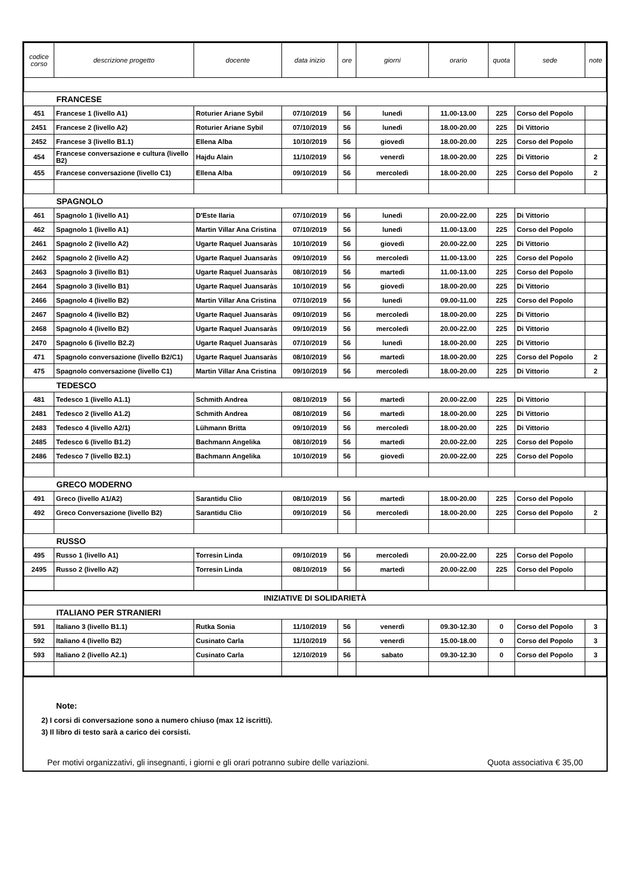| codice corso | descrizione progetto | docente | data inizio | ore | giorni | orario | quota | sede | note |
| --- | --- | --- | --- | --- | --- | --- | --- | --- | --- |
| FRANCESE | | | | | | | | | |
| 451 | Francese 1 (livello A1) | Roturier Ariane Sybil | 07/10/2019 | 56 | lunedì | 11.00-13.00 | 225 | Corso del Popolo | |
| 2451 | Francese 2 (livello A2) | Roturier Ariane Sybil | 07/10/2019 | 56 | lunedì | 18.00-20.00 | 225 | Di Vittorio | |
| 2452 | Francese 3 (livello B1.1) | Ellena Alba | 10/10/2019 | 56 | giovedì | 18.00-20.00 | 225 | Corso del Popolo | |
| 454 | Francese conversazione e cultura (livello B2) | Hajdu Alain | 11/10/2019 | 56 | venerdì | 18.00-20.00 | 225 | Di Vittorio | 2 |
| 455 | Francese conversazione (livello C1) | Ellena Alba | 09/10/2019 | 56 | mercoledì | 18.00-20.00 | 225 | Corso del Popolo | 2 |
| SPAGNOLO | | | | | | | | | |
| 461 | Spagnolo 1 (livello A1) | D'Este Ilaria | 07/10/2019 | 56 | lunedì | 20.00-22.00 | 225 | Di Vittorio | |
| 462 | Spagnolo 1 (livello A1) | Martin Villar Ana Cristina | 07/10/2019 | 56 | lunedì | 11.00-13.00 | 225 | Corso del Popolo | |
| 2461 | Spagnolo 2 (livello A2) | Ugarte Raquel Juansaràs | 10/10/2019 | 56 | giovedì | 20.00-22.00 | 225 | Di Vittorio | |
| 2462 | Spagnolo 2 (livello A2) | Ugarte Raquel Juansaràs | 09/10/2019 | 56 | mercoledì | 11.00-13.00 | 225 | Corso del Popolo | |
| 2463 | Spagnolo 3 (livello B1) | Ugarte Raquel Juansaràs | 08/10/2019 | 56 | martedì | 11.00-13.00 | 225 | Corso del Popolo | |
| 2464 | Spagnolo 3 (livello B1) | Ugarte Raquel Juansaràs | 10/10/2019 | 56 | giovedì | 18.00-20.00 | 225 | Di Vittorio | |
| 2466 | Spagnolo 4 (livello B2) | Martin Villar Ana Cristina | 07/10/2019 | 56 | lunedì | 09.00-11.00 | 225 | Corso del Popolo | |
| 2467 | Spagnolo 4 (livello B2) | Ugarte Raquel Juansaràs | 09/10/2019 | 56 | mercoledì | 18.00-20.00 | 225 | Di Vittorio | |
| 2468 | Spagnolo 4 (livello B2) | Ugarte Raquel Juansaràs | 09/10/2019 | 56 | mercoledì | 20.00-22.00 | 225 | Di Vittorio | |
| 2470 | Spagnolo 6 (livello B2.2) | Ugarte Raquel Juansaràs | 07/10/2019 | 56 | lunedì | 18.00-20.00 | 225 | Di Vittorio | |
| 471 | Spagnolo conversazione (livello B2/C1) | Ugarte Raquel Juansaràs | 08/10/2019 | 56 | martedì | 18.00-20.00 | 225 | Corso del Popolo | 2 |
| 475 | Spagnolo conversazione (livello C1) | Martin Villar Ana Cristina | 09/10/2019 | 56 | mercoledì | 18.00-20.00 | 225 | Di Vittorio | 2 |
| TEDESCO | | | | | | | | | |
| 481 | Tedesco 1 (livello A1.1) | Schmith Andrea | 08/10/2019 | 56 | martedì | 20.00-22.00 | 225 | Di Vittorio | |
| 2481 | Tedesco 2 (livello A1.2) | Schmith Andrea | 08/10/2019 | 56 | martedì | 18.00-20.00 | 225 | Di Vittorio | |
| 2483 | Tedesco 4 (livello A2/1) | Lühmann Britta | 09/10/2019 | 56 | mercoledì | 18.00-20.00 | 225 | Di Vittorio | |
| 2485 | Tedesco 6 (livello B1.2) | Bachmann Angelika | 08/10/2019 | 56 | martedì | 20.00-22.00 | 225 | Corso del Popolo | |
| 2486 | Tedesco 7 (livello B2.1) | Bachmann Angelika | 10/10/2019 | 56 | giovedì | 20.00-22.00 | 225 | Corso del Popolo | |
| GRECO MODERNO | | | | | | | | | |
| 491 | Greco (livello A1/A2) | Sarantidu Clio | 08/10/2019 | 56 | martedì | 18.00-20.00 | 225 | Corso del Popolo | |
| 492 | Greco Conversazione (livello B2) | Sarantidu Clio | 09/10/2019 | 56 | mercoledì | 18.00-20.00 | 225 | Corso del Popolo | 2 |
| RUSSO | | | | | | | | | |
| 495 | Russo 1 (livello A1) | Torresin Linda | 09/10/2019 | 56 | mercoledì | 20.00-22.00 | 225 | Corso del Popolo | |
| 2495 | Russo 2 (livello A2) | Torresin Linda | 08/10/2019 | 56 | martedì | 20.00-22.00 | 225 | Corso del Popolo | |
| INIZIATIVE DI SOLIDARIETÀ | | | | | | | | | |
| ITALIANO PER STRANIERI | | | | | | | | | |
| 591 | Italiano 3 (livello B1.1) | Rutka Sonia | 11/10/2019 | 56 | venerdì | 09.30-12.30 | 0 | Corso del Popolo | 3 |
| 592 | Italiano 4 (livello B2) | Cusinato Carla | 11/10/2019 | 56 | venerdì | 15.00-18.00 | 0 | Corso del Popolo | 3 |
| 593 | Italiano 2 (livello A2.1) | Cusinato Carla | 12/10/2019 | 56 | sabato | 09.30-12.30 | 0 | Corso del Popolo | 3 |
Note:
2) I corsi di conversazione sono a numero chiuso (max 12 iscritti).
3) Il libro di testo sarà a carico dei corsisti.
Per motivi organizzativi, gli insegnanti, i giorni e gli orari potranno subire delle variazioni. Quota associativa € 35,00